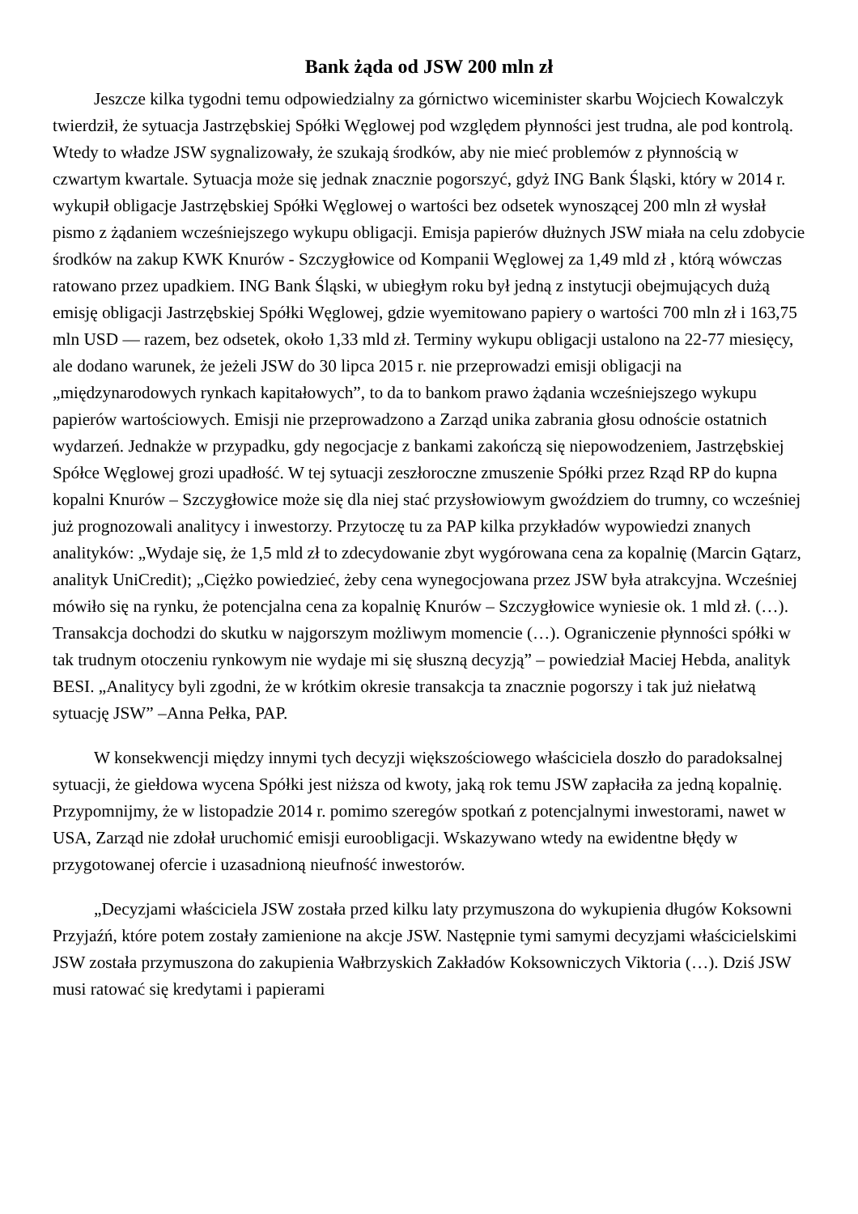Bank żąda od JSW 200 mln zł
Jeszcze kilka tygodni temu odpowiedzialny za górnictwo wiceminister skarbu Wojciech Kowalczyk twierdził, że sytuacja Jastrzębskiej Spółki Węglowej pod względem płynności jest trudna, ale pod kontrolą. Wtedy to władze JSW sygnalizowały, że szukają środków, aby nie mieć problemów z płynnością w czwartym kwartale. Sytuacja może się jednak znacznie pogorszyć, gdyż ING Bank Śląski, który w 2014 r. wykupił obligacje Jastrzębskiej Spółki Węglowej o wartości bez odsetek wynoszącej 200 mln zł wysłał pismo z żądaniem wcześniejszego wykupu obligacji. Emisja papierów dłużnych JSW miała na celu zdobycie środków na zakup KWK Knurów - Szczygłowice od Kompanii Węglowej za 1,49 mld zł , którą wówczas ratowano przez upadkiem. ING Bank Śląski, w ubiegłym roku był jedną z instytucji obejmujących dużą emisję obligacji Jastrzębskiej Spółki Węglowej, gdzie wyemitowano papiery o wartości 700 mln zł i 163,75 mln USD — razem, bez odsetek, około 1,33 mld zł. Terminy wykupu obligacji ustalono na 22-77 miesięcy, ale dodano warunek, że jeżeli JSW do 30 lipca 2015 r. nie przeprowadzi emisji obligacji na „międzynarodowych rynkach kapitałowych”, to da to bankom prawo żądania wcześniejszego wykupu papierów wartościowych. Emisji nie przeprowadzono a Zarząd unika zabrania głosu odnoście ostatnich wydarzeń. Jednakże w przypadku, gdy negocjacje z bankami zakończą się niepowodzeniem, Jastrzębskiej Spółce Węglowej grozi upadłość. W tej sytuacji zeszłoroczne zmuszenie Spółki przez Rząd RP do kupna kopalni Knurów – Szczygłowice może się dla niej stać przysłowiowym gwoździem do trumny, co wcześniej już prognozowali analitycy i inwestorzy. Przytoczę tu za PAP kilka przykładów wypowiedzi znanych analityków: „Wydaje się, że 1,5 mld zł to zdecydowanie zbyt wygórowana cena za kopalnię (Marcin Gątarz, analityk UniCredit); „Ciężko powiedzieć, żeby cena wynegocjowana przez JSW była atrakcyjna. Wcześniej mówiło się na rynku, że potencjalna cena za kopalnię Knurów – Szczygłowice wyniesie ok. 1 mld zł. (…). Transakcja dochodzi do skutku w najgorszym możliwym momencie (…). Ograniczenie płynności spółki w tak trudnym otoczeniu rynkowym nie wydaje mi się słuszną decyzją” – powiedział Maciej Hebda, analityk BESI. „Analitycy byli zgodni, że w krótkim okresie transakcja ta znacznie pogorszy i tak już niełatwą sytuację JSW” –Anna Pełka, PAP.
W konsekwencji między innymi tych decyzji większościowego właściciela doszło do paradoksalnej sytuacji, że giełdowa wycena Spółki jest niższa od kwoty, jaką rok temu JSW zapłaciła za jedną kopalnię. Przypomnijmy, że w listopadzie 2014 r. pomimo szeregów spotkań z potencjalnymi inwestorami, nawet w USA, Zarząd nie zdołał uruchomić emisji euroobligacji. Wskazywano wtedy na ewidentne błędy w przygotowanej ofercie i uzasadnioną nieufność inwestorów.
„Decyzjami właściciela JSW została przed kilku laty przymuszona do wykupienia długów Koksowni Przyjaźń, które potem zostały zamienione na akcje JSW. Następnie tymi samymi decyzjami właścicielskimi JSW została przymuszona do zakupienia Wałbrzyskich Zakładów Koksowniczych Viktoria (…). Dziś JSW musi ratować się kredytami i papierami